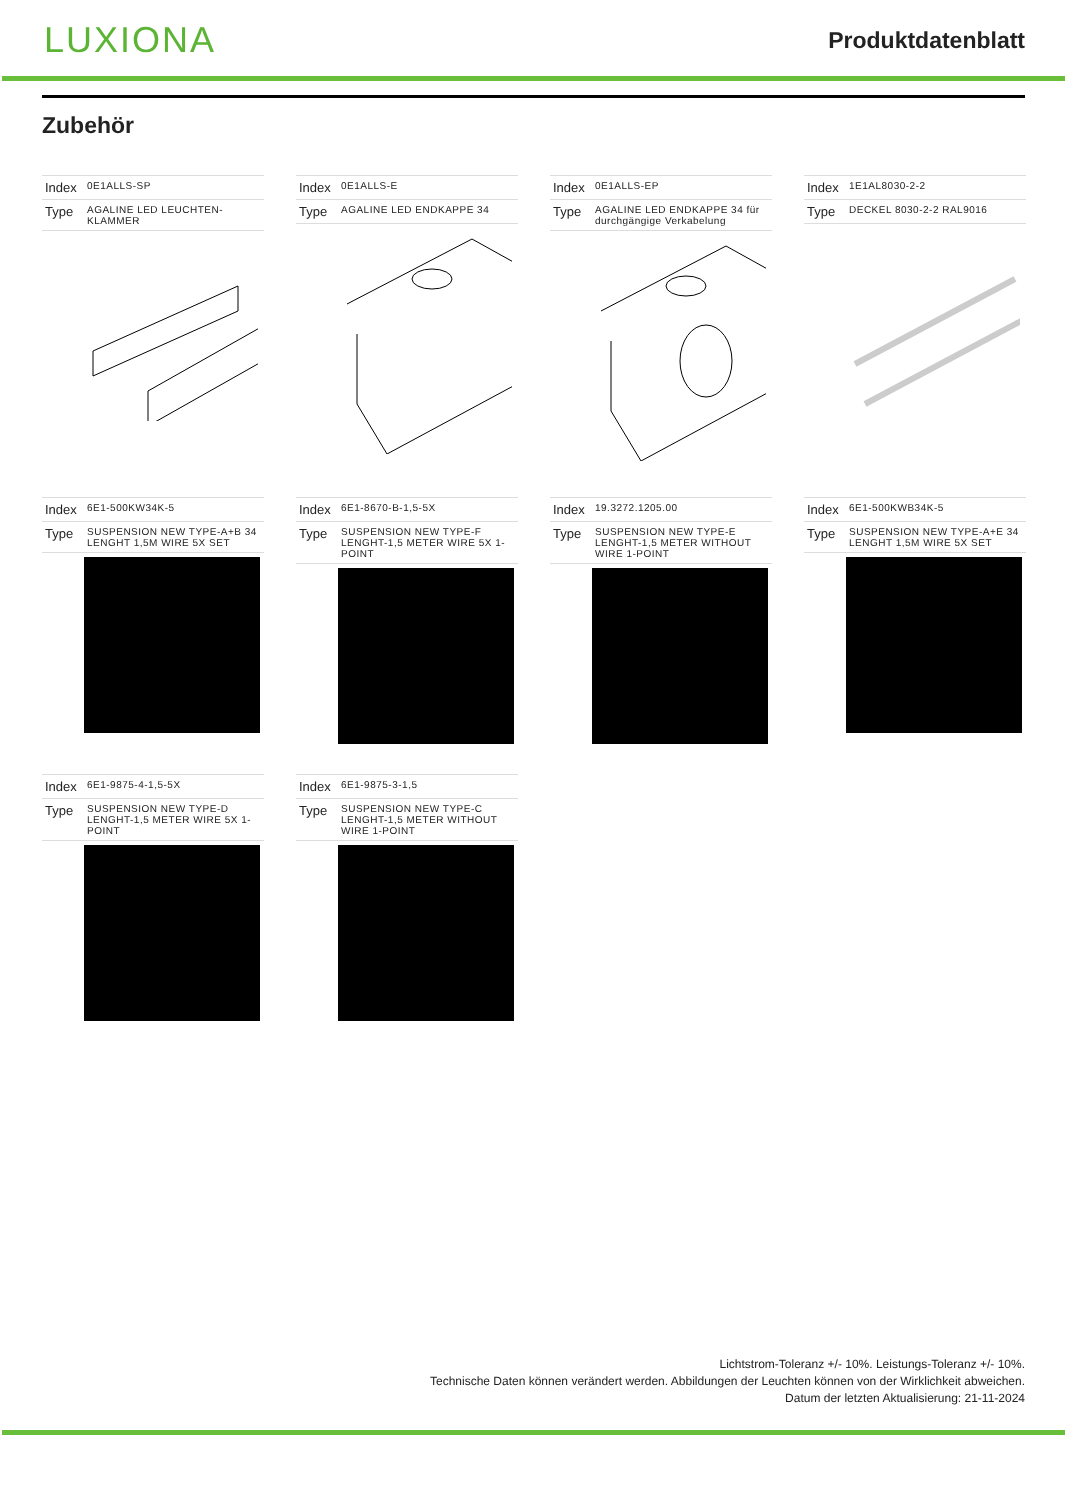LUXIONA
Produktdatenblatt
Zubehör
| Index | 0E1ALLS-SP |
| Type | AGALINE LED LEUCHTEN-KLAMMER |
| Index | 0E1ALLS-E |
| Type | AGALINE LED ENDKAPPE 34 |
| Index | 0E1ALLS-EP |
| Type | AGALINE LED ENDKAPPE 34 für durchgängige Verkabelung |
| Index | 1E1AL8030-2-2 |
| Type | DECKEL 8030-2-2 RAL9016 |
| Index | 6E1-500KW34K-5 |
| Type | SUSPENSION NEW TYPE-A+B 34 LENGHT 1,5M WIRE 5X SET |
| Index | 6E1-8670-B-1,5-5X |
| Type | SUSPENSION NEW TYPE-F LENGHT-1,5 METER WIRE 5X 1-POINT |
| Index | 19.3272.1205.00 |
| Type | SUSPENSION NEW TYPE-E LENGHT-1,5 METER WITHOUT WIRE 1-POINT |
| Index | 6E1-500KWB34K-5 |
| Type | SUSPENSION NEW TYPE-A+E 34 LENGHT 1,5M WIRE 5X SET |
| Index | 6E1-9875-4-1,5-5X |
| Type | SUSPENSION NEW TYPE-D LENGHT-1,5 METER WIRE 5X 1-POINT |
| Index | 6E1-9875-3-1,5 |
| Type | SUSPENSION NEW TYPE-C LENGHT-1,5 METER WITHOUT WIRE 1-POINT |
Lichtstrom-Toleranz +/- 10%. Leistungs-Toleranz +/- 10%.
Technische Daten können verändert werden. Abbildungen der Leuchten können von der Wirklichkeit abweichen.
Datum der letzten Aktualisierung: 21-11-2024